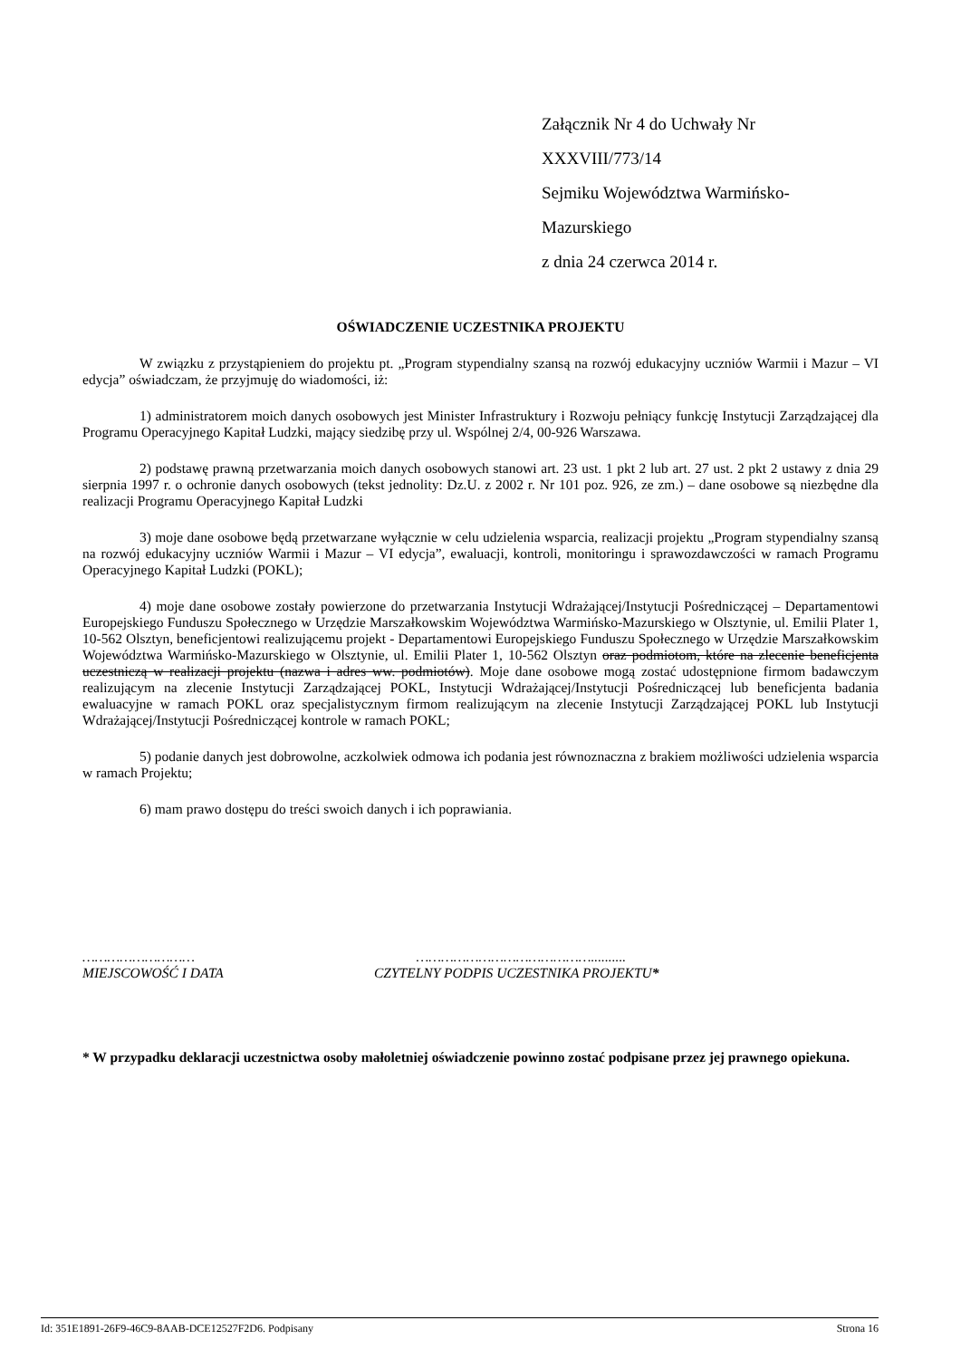Załącznik Nr 4 do Uchwały Nr XXXVIII/773/14
Sejmiku Województwa Warmińsko-Mazurskiego
z dnia 24 czerwca 2014 r.
OŚWIADCZENIE UCZESTNIKA PROJEKTU
W związku z przystąpieniem do projektu pt. „Program stypendialny szansą na rozwój edukacyjny uczniów Warmii i Mazur – VI edycja” oświadczam, że przyjmuję do wiadomości, iż:
1) administratorem moich danych osobowych jest Minister Infrastruktury i Rozwoju pełniący funkcję Instytucji Zarządzającej dla Programu Operacyjnego Kapitał Ludzki, mający siedzibę przy ul. Wspólnej 2/4, 00-926 Warszawa.
2) podstawę prawną przetwarzania moich danych osobowych stanowi art. 23 ust. 1 pkt 2 lub art. 27 ust. 2 pkt 2 ustawy z dnia 29 sierpnia 1997 r. o ochronie danych osobowych (tekst jednolity: Dz.U. z 2002 r. Nr 101 poz. 926, ze zm.) – dane osobowe są niezbędne dla realizacji Programu Operacyjnego Kapitał Ludzki
3) moje dane osobowe będą przetwarzane wyłącznie w celu udzielenia wsparcia, realizacji projektu „Program stypendialny szansą na rozwój edukacyjny uczniów Warmii i Mazur – VI edycja”, ewaluacji, kontroli, monitoringu i sprawozdawczości w ramach Programu Operacyjnego Kapitał Ludzki (POKL);
4) moje dane osobowe zostały powierzone do przetwarzania Instytucji Wdrażającej/Instytucji Pośredniczącej – Departamentowi Europejskiego Funduszu Społecznego w Urzędzie Marszałkowskim Województwa Warmińsko-Mazurskiego w Olsztynie, ul. Emilii Plater 1, 10-562 Olsztyn, beneficjentowi realizującemu projekt - Departamentowi Europejskiego Funduszu Społecznego w Urzędzie Marszałkowskim Województwa Warmińsko-Mazurskiego w Olsztynie, ul. Emilii Plater 1, 10-562 Olsztyn oraz podmiotom, które na zlecenie beneficjenta uczestniczą w realizacji projektu (nazwa i adres ww. podmiotów). Moje dane osobowe mogą zostać udostępnione firmom badawczym realizującym na zlecenie Instytucji Zarządzającej POKL, Instytucji Wdrażającej/Instytucji Pośredniczącej lub beneficjenta badania ewaluacyjne w ramach POKL oraz specjalistycznym firmom realizującym na zlecenie Instytucji Zarządzającej POKL lub Instytucji Wdrażającej/Instytucji Pośredniczącej kontrole w ramach POKL;
5) podanie danych jest dobrowolne, aczkolwiek odmowa ich podania jest równoznaczna z brakiem możliwości udzielenia wsparcia w ramach Projektu;
6) mam prawo dostępu do treści swoich danych i ich poprawiania.
………………………
MIEJSCOWOŚĆ I DATA
……………………………………..........
CZYTELNY PODPIS UCZESTNIKA PROJEKTU*
* W przypadku deklaracji uczestnictwa osoby małoletniej oświadczenie powinno zostać podpisane przez jej prawnego opiekuna.
Id: 351E1891-26F9-46C9-8AAB-DCE12527F2D6. Podpisany Strona 16